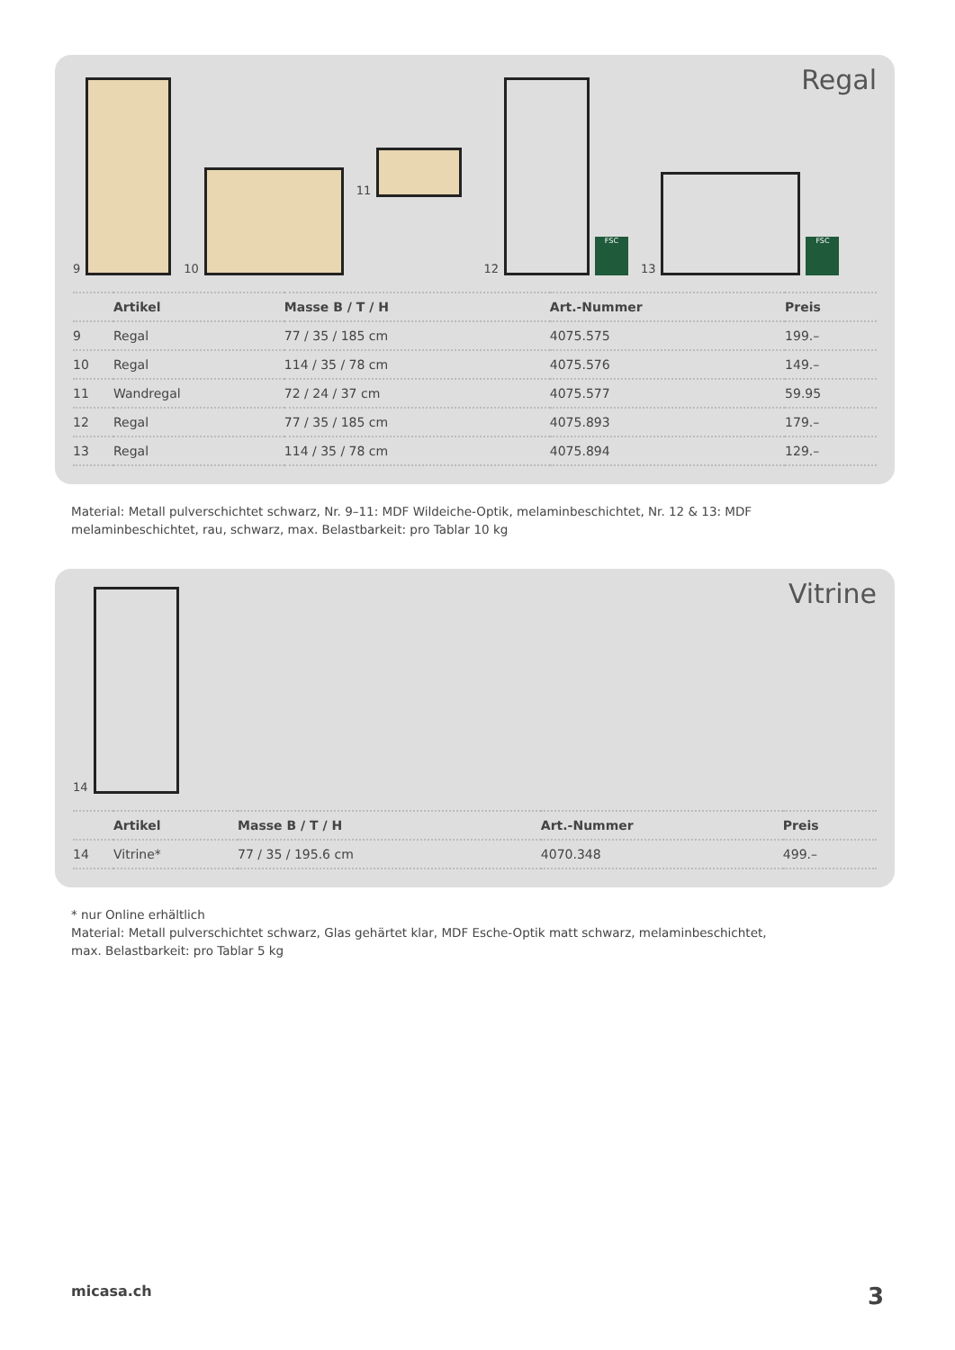Regal
9
10
11
12
FSC
13
FSC
| | Artikel | Masse B / T / H | Art.-Nummer | Preis |
| --- | --- | --- | --- | --- |
| 9 | Regal | 77 / 35 / 185 cm | 4075.575 | 199.– |
| 10 | Regal | 114 / 35 / 78 cm | 4075.576 | 149.– |
| 11 | Wandregal | 72 / 24 / 37 cm | 4075.577 | 59.95 |
| 12 | Regal | 77 / 35 / 185 cm | 4075.893 | 179.– |
| 13 | Regal | 114 / 35 / 78 cm | 4075.894 | 129.– |
Material: Metall pulverschichtet schwarz, Nr. 9–11: MDF Wildeiche-Optik, melaminbeschichtet, Nr. 12 & 13: MDF melaminbeschichtet, rau, schwarz, max. Belastbarkeit: pro Tablar 10 kg
Vitrine
14
| | Artikel | Masse B / T / H | Art.-Nummer | Preis |
| --- | --- | --- | --- | --- |
| 14 | Vitrine* | 77 / 35 / 195.6 cm | 4070.348 | 499.– |
* nur Online erhältlich
Material: Metall pulverschichtet schwarz, Glas gehärtet klar, MDF Esche-Optik matt schwarz, melaminbeschichtet,
max. Belastbarkeit: pro Tablar 5 kg
micasa.ch 3